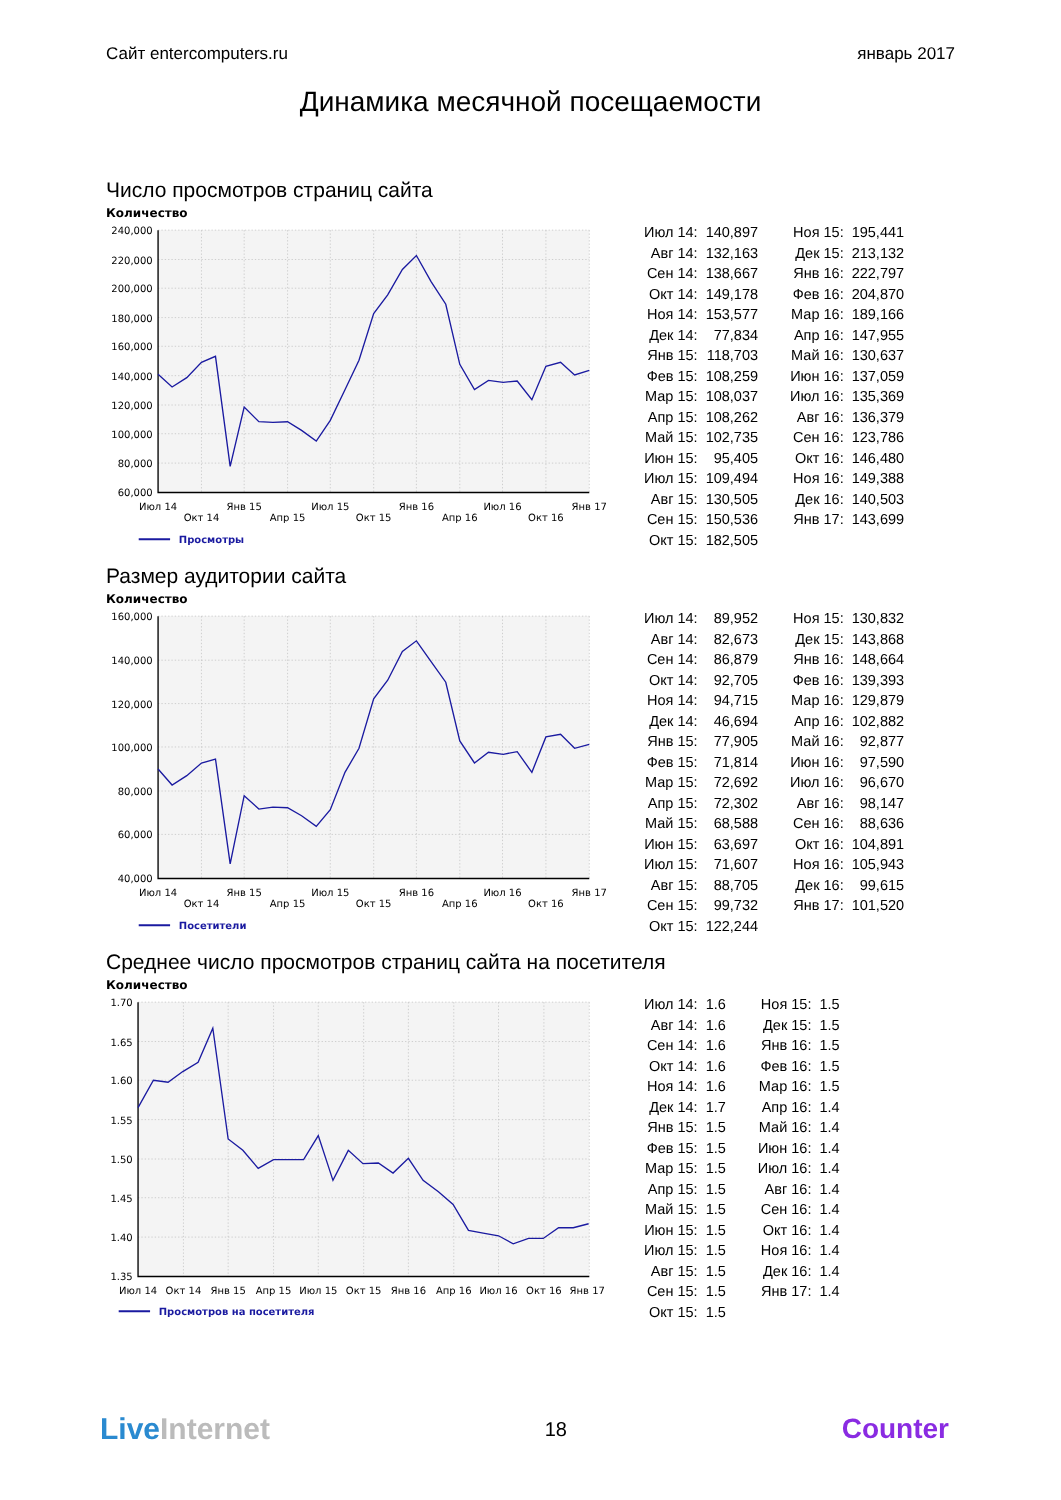Сайт entercomputers.ru январь 2017
Динамика месячной посещаемости
Число просмотров страниц сайта
Количество
240,000
220,000
200,000
180,000
160,000
140,000
120,000
100,000
80,000
60,000
Июл 14
Окт 14
Янв 15
Апр 15
Июл 15
Окт 15
Янв 16
Апр 16
Июл 16
Окт 16
Янв 17
Просмотры
| Июл 14: | 140,897 | Ноя 15: | 195,441 |
| Авг 14: | 132,163 | Дек 15: | 213,132 |
| Сен 14: | 138,667 | Янв 16: | 222,797 |
| Окт 14: | 149,178 | Фев 16: | 204,870 |
| Ноя 14: | 153,577 | Мар 16: | 189,166 |
| Дек 14: | 77,834 | Апр 16: | 147,955 |
| Янв 15: | 118,703 | Май 16: | 130,637 |
| Фев 15: | 108,259 | Июн 16: | 137,059 |
| Мар 15: | 108,037 | Июл 16: | 135,369 |
| Апр 15: | 108,262 | Авг 16: | 136,379 |
| Май 15: | 102,735 | Сен 16: | 123,786 |
| Июн 15: | 95,405 | Окт 16: | 146,480 |
| Июл 15: | 109,494 | Ноя 16: | 149,388 |
| Авг 15: | 130,505 | Дек 16: | 140,503 |
| Сен 15: | 150,536 | Янв 17: | 143,699 |
| Окт 15: | 182,505 | | |
Размер аудитории сайта
Количество
160,000
140,000
120,000
100,000
80,000
60,000
40,000
Июл 14
Окт 14
Янв 15
Апр 15
Июл 15
Окт 15
Янв 16
Апр 16
Июл 16
Окт 16
Янв 17
Посетители
| Июл 14: | 89,952 | Ноя 15: | 130,832 |
| Авг 14: | 82,673 | Дек 15: | 143,868 |
| Сен 14: | 86,879 | Янв 16: | 148,664 |
| Окт 14: | 92,705 | Фев 16: | 139,393 |
| Ноя 14: | 94,715 | Мар 16: | 129,879 |
| Дек 14: | 46,694 | Апр 16: | 102,882 |
| Янв 15: | 77,905 | Май 16: | 92,877 |
| Фев 15: | 71,814 | Июн 16: | 97,590 |
| Мар 15: | 72,692 | Июл 16: | 96,670 |
| Апр 15: | 72,302 | Авг 16: | 98,147 |
| Май 15: | 68,588 | Сен 16: | 88,636 |
| Июн 15: | 63,697 | Окт 16: | 104,891 |
| Июл 15: | 71,607 | Ноя 16: | 105,943 |
| Авг 15: | 88,705 | Дек 16: | 99,615 |
| Сен 15: | 99,732 | Янв 17: | 101,520 |
| Окт 15: | 122,244 | | |
Среднее число просмотров страниц сайта на посетителя
Количество
1.70
1.65
1.60
1.55
1.50
1.45
1.40
1.35
Июл 14
Окт 14
Янв 15
Апр 15
Июл 15
Окт 15
Янв 16
Апр 16
Июл 16
Окт 16
Янв 17
Просмотров на посетителя
| Июл 14: | 1.6 | Ноя 15: | 1.5 |
| Авг 14: | 1.6 | Дек 15: | 1.5 |
| Сен 14: | 1.6 | Янв 16: | 1.5 |
| Окт 14: | 1.6 | Фев 16: | 1.5 |
| Ноя 14: | 1.6 | Мар 16: | 1.5 |
| Дек 14: | 1.7 | Апр 16: | 1.4 |
| Янв 15: | 1.5 | Май 16: | 1.4 |
| Фев 15: | 1.5 | Июн 16: | 1.4 |
| Мар 15: | 1.5 | Июл 16: | 1.4 |
| Апр 15: | 1.5 | Авг 16: | 1.4 |
| Май 15: | 1.5 | Сен 16: | 1.4 |
| Июн 15: | 1.5 | Окт 16: | 1.4 |
| Июл 15: | 1.5 | Ноя 16: | 1.4 |
| Авг 15: | 1.5 | Дек 16: | 1.4 |
| Сен 15: | 1.5 | Янв 17: | 1.4 |
| Окт 15: | 1.5 | | |
Live Internet 18 Counter